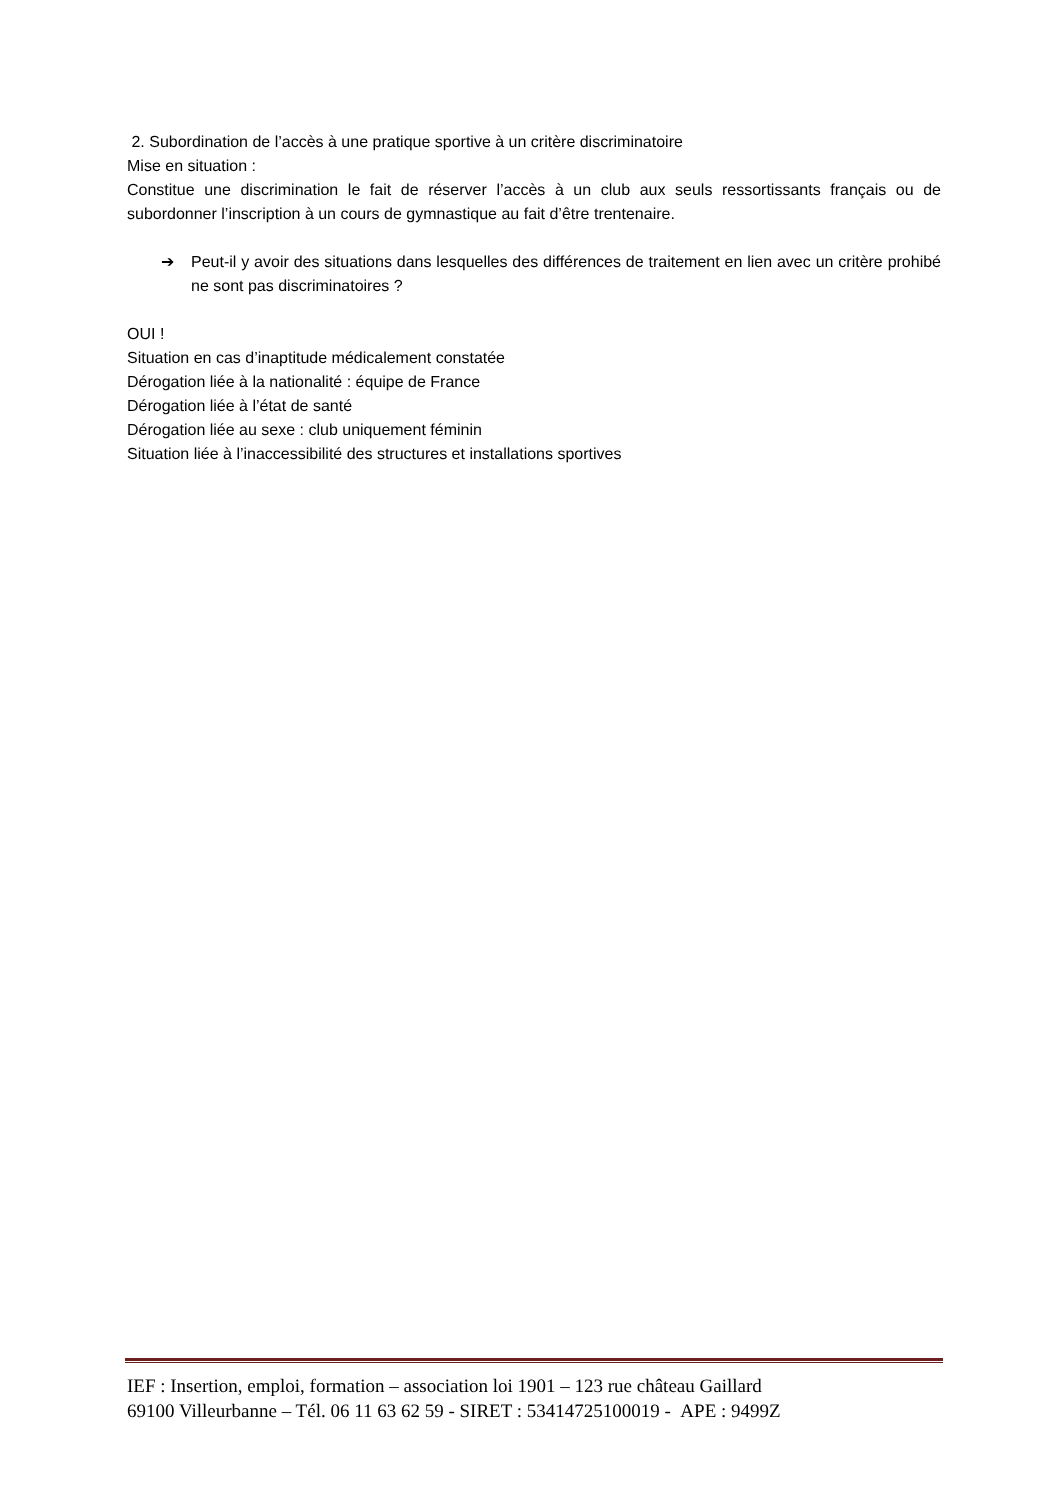2. Subordination de l’accès à une pratique sportive à un critère discriminatoire
Mise en situation :
Constitue une discrimination le fait de réserver l’accès à un club aux seuls ressortissants français ou de subordonner l’inscription à un cours de gymnastique au fait d’être trentenaire.
➔ Peut-il y avoir des situations dans lesquelles des différences de traitement en lien avec un critère prohibé ne sont pas discriminatoires ?
OUI !
Situation en cas d’inaptitude médicalement constatée
Dérogation liée à la nationalité : équipe de France
Dérogation liée à l’état de santé
Dérogation liée au sexe : club uniquement féminin
Situation liée à l’inaccessibilité des structures et installations sportives
IEF : Insertion, emploi, formation – association loi 1901 – 123 rue château Gaillard
69100 Villeurbanne – Tél. 06 11 63 62 59 - SIRET : 53414725100019 - APE : 9499Z